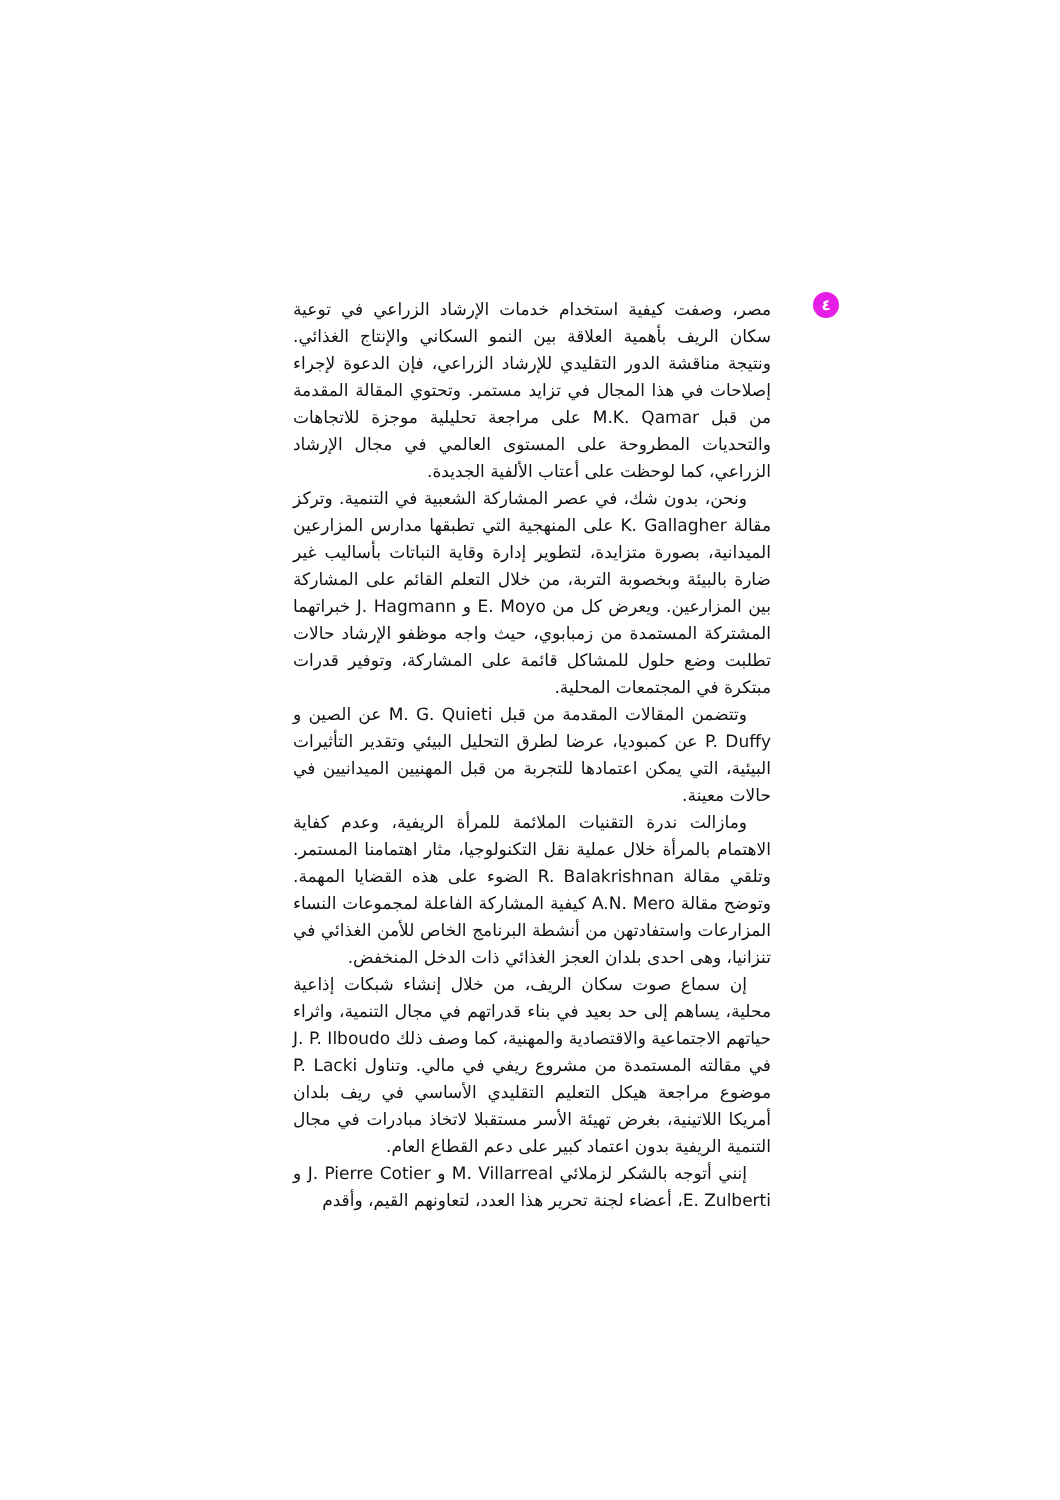٤
مصر، وصفت كيفية استخدام خدمات الإرشاد الزراعي في توعية سكان الريف بأهمية العلاقة بين النمو السكاني والإنتاج الغذائي. ونتيجة مناقشة الدور التقليدي للإرشاد الزراعي، فإن الدعوة لإجراء إصلاحات في هذا المجال في تزايد مستمر. وتحتوي المقالة المقدمة من قبل M.K. Qamar على مراجعة تحليلية موجزة للاتجاهات والتحديات المطروحة على المستوى العالمي في مجال الإرشاد الزراعي، كما لوحظت على أعتاب الألفية الجديدة.
ونحن، بدون شك، في عصر المشاركة الشعبية في التنمية. وتركز مقالة K. Gallagher على المنهجية التي تطبقها مدارس المزارعين الميدانية، بصورة متزايدة، لتطوير إدارة وقاية النباتات بأساليب غير ضارة بالبيئة وبخصوبة التربة، من خلال التعلم القائم على المشاركة بين المزارعين. ويعرض كل من E. Moyo و J. Hagmann خبراتهما المشتركة المستمدة من زمبابوي، حيث واجه موظفو الإرشاد حالات تطلبت وضع حلول للمشاكل قائمة على المشاركة، وتوفير قدرات مبتكرة في المجتمعات المحلية.
وتتضمن المقالات المقدمة من قبل M. G. Quieti عن الصين و P. Duffy عن كمبوديا، عرضا لطرق التحليل البيئي وتقدير التأثيرات البيئية، التي يمكن اعتمادها للتجربة من قبل المهنيين الميدانيين في حالات معينة.
ومازالت ندرة التقنيات الملائمة للمرأة الريفية، وعدم كفاية الاهتمام بالمرأة خلال عملية نقل التكنولوجيا، مثار اهتمامنا المستمر. وتلقي مقالة R. Balakrishnan الضوء على هذه القضايا المهمة. وتوضح مقالة A.N. Mero كيفية المشاركة الفاعلة لمجموعات النساء المزارعات واستفادتهن من أنشطة البرنامج الخاص للأمن الغذائي في تنزانيا، وهى احدى بلدان العجز الغذائي ذات الدخل المنخفض.
إن سماع صوت سكان الريف، من خلال إنشاء شبكات إذاعية محلية، يساهم إلى حد بعيد في بناء قدراتهم في مجال التنمية، واثراء حياتهم الاجتماعية والاقتصادية والمهنية، كما وصف ذلك J. P. Ilboudo في مقالته المستمدة من مشروع ريفي في مالي. وتناول P. Lacki موضوع مراجعة هيكل التعليم التقليدي الأساسي في ريف بلدان أمريكا اللاتينية، بغرض تهيئة الأسر مستقبلا لاتخاذ مبادرات في مجال التنمية الريفية بدون اعتماد كبير على دعم القطاع العام.
إنني أتوجه بالشكر لزملائي M. Villarreal و J. Pierre Cotier و E. Zulberti، أعضاء لجنة تحرير هذا العدد، لتعاونهم القيم، وأقدم